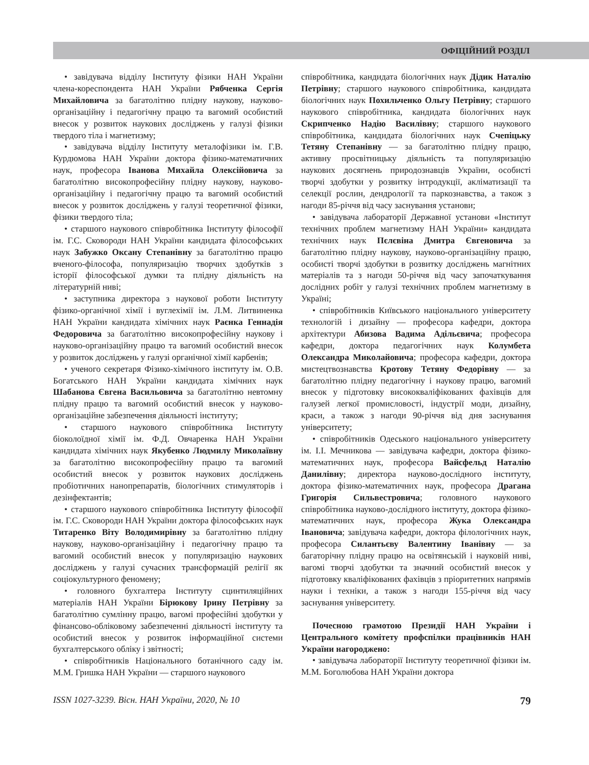ОФІЦІЙНИЙ РОЗДІЛ
• завідувача відділу Інституту фізики НАН України члена-кореспондента НАН України Рябченка Сергія Михайловича за багатолітню плідну наукову, науково-організаційну і педагогічну працю та вагомий особистий внесок у розвиток наукових досліджень у галузі фізики твердого тіла і магнетизму;
• завідувача відділу Інституту металофізики ім. Г.В. Курдюмова НАН України доктора фізико-математичних наук, професора Іванова Михайла Олексійовича за багатолітню високопрофесійну плідну наукову, науково-організаційну і педагогічну працю та вагомий особистий внесок у розвиток досліджень у галузі теоретичної фізики, фізики твердого тіла;
• старшого наукового співробітника Інституту філософії ім. Г.С. Сковороди НАН України кандидата філософських наук Забужко Оксану Степанівну за багатолітню працю вченого-філософа, популяризацію творчих здобутків з історії філософської думки та плідну діяльність на літературній ниві;
• заступника директора з наукової роботи Інституту фізико-органічної хімії і вуглехімії ім. Л.М. Литвиненка НАН України кандидата хімічних наук Раєнка Геннадія Федоровича за багатолітню високопрофесійну наукову і науково-організаційну працю та вагомий особистий внесок у розвиток досліджень у галузі органічної хімії карбенів;
• ученого секретаря Фізико-хімічного інституту ім. О.В. Богатського НАН України кандидата хімічних наук Шабанова Євгена Васильовича за багатолітню невтомну плідну працю та вагомий особистий внесок у науково-організаційне забезпечення діяльності інституту;
• старшого наукового співробітника Інституту біоколоїдної хімії ім. Ф.Д. Овчаренка НАН України кандидата хімічних наук Якубенко Людмилу Миколаївну за багатолітню високопрофесійну працю та вагомий особистий внесок у розвиток наукових досліджень пробіотичних нанопрепаратів, біологічних стимуляторів і дезінфектантів;
• старшого наукового співробітника Інституту філософії ім. Г.С. Сковороди НАН України доктора філософських наук Титаренко Віту Володимирівну за багатолітню плідну наукову, науково-організаційну і педагогічну працю та вагомий особистий внесок у популяризацію наукових досліджень у галузі сучасних трансформацій релігії як соціокультурного феномену;
• головного бухгалтера Інституту сцинтиляційних матеріалів НАН України Бірюкову Ірину Петрівну за багатолітню сумлінну працю, вагомі професійні здобутки у фінансово-обліковому забезпеченні діяльності інституту та особистий внесок у розвиток інформаційної системи бухгалтерського обліку і звітності;
• співробітників Національного ботанічного саду ім. М.М. Гришка НАН України — старшого наукового
співробітника, кандидата біологічних наук Дідик Наталію Петрівну; старшого наукового співробітника, кандидата біологічних наук Похильченко Ольгу Петрівну; старшого наукового співробітника, кандидата біологічних наук Скрипченко Надію Василівну; старшого наукового співробітника, кандидата біологічних наук Счепіцьку Тетяну Степанівну — за багатолітню плідну працю, активну просвітницьку діяльність та популяризацію наукових досягнень природознавців України, особисті творчі здобутки у розвитку інтродукції, акліматизації та селекції рослин, дендрології та паркознавства, а також з нагоди 85-річчя від часу заснування установи;
• завідувача лабораторії Державної установи «Інститут технічних проблем магнетизму НАН України» кандидата технічних наук Пєлєвіна Дмитра Євгеновича за багатолітню плідну наукову, науково-організаційну працю, особисті творчі здобутки в розвитку досліджень магнітних матеріалів та з нагоди 50-річчя від часу започаткування дослідних робіт у галузі технічних проблем магнетизму в Україні;
• співробітників Київського національного університету технологій і дизайну — професора кафедри, доктора архітектури Абизова Вадима Адільєвича; професора кафедри, доктора педагогічних наук Колумбета Олександра Миколайовича; професора кафедри, доктора мистецтвознавства Кротову Тетяну Федорівну — за багатолітню плідну педагогічну і наукову працю, вагомий внесок у підготовку висококваліфікованих фахівців для галузей легкої промисловості, індустрії моди, дизайну, краси, а також з нагоди 90-річчя від дня заснування університету;
• співробітників Одеського національного університету ім. І.І. Мечникова — завідувача кафедри, доктора фізико-математичних наук, професора Вайсфельд Наталію Данилівну; директора науково-дослідного інституту, доктора фізико-математичних наук, професора Драгана Григорія Сильвестровича; головного наукового співробітника науково-дослідного інституту, доктора фізико-математичних наук, професора Жука Олександра Івановича; завідувача кафедри, доктора філологічних наук, професора Силантьєву Валентину Іванівну — за багаторічну плідну працю на освітянській і науковій ниві, вагомі творчі здобутки та значний особистий внесок у підготовку кваліфікованих фахівців з пріоритетних напрямів науки і техніки, а також з нагоди 155-річчя від часу заснування університету.
Почесною грамотою Президії НАН України і Центрального комітету профспілки працівників НАН України нагороджено:
• завідувача лабораторії Інституту теоретичної фізики ім. М.М. Боголюбова НАН України доктора
ISSN 1027-3239. Вісн. НАН України, 2020, № 10 79